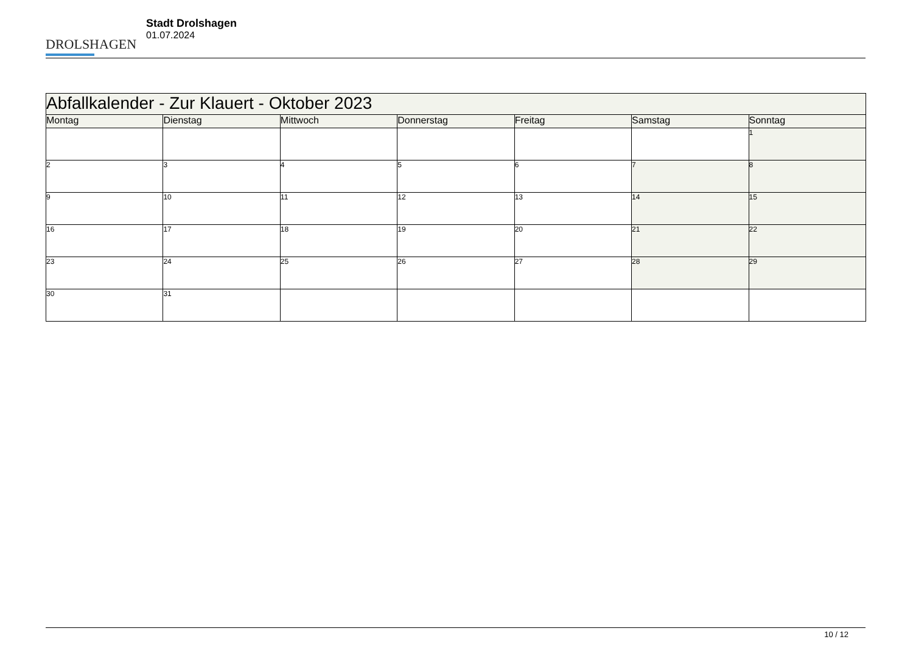DROLSHAGEN
Stadt Drolshagen
01.07.2024
| Abfallkalender - Zur Klauert - Oktober 2023 | | | | | | |
| --- | --- | --- | --- | --- | --- | --- |
| Montag | Dienstag | Mittwoch | Donnerstag | Freitag | Samstag | Sonntag |
| | | | | | | 1 |
| 2 | 3 | 4 | 5 | 6 | 7 | 8 |
| 9 | 10 | 11 | 12 | 13 | 14 | 15 |
| 16 | 17 | 18 | 19 | 20 | 21 | 22 |
| 23 | 24 | 25 | 26 | 27 | 28 | 29 |
| 30 | 31 | | | | | |
10 / 12